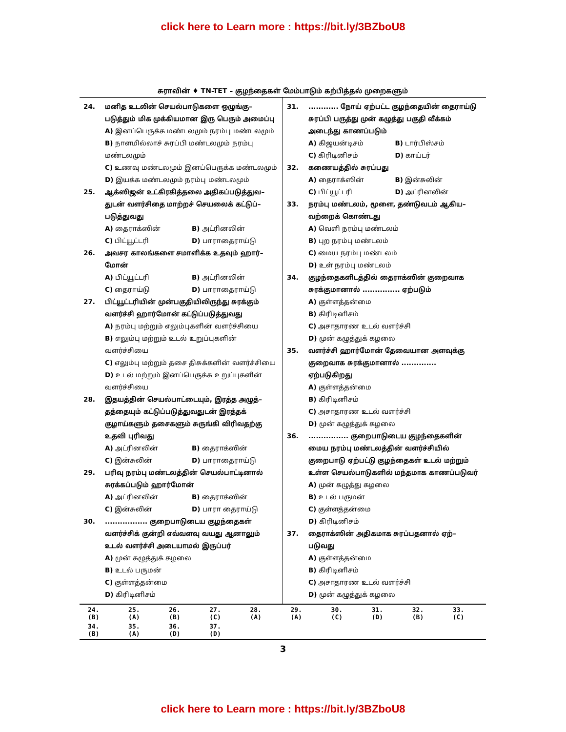click here to Learn more : https://bit.ly/3BZboU8
சுராவின் ♦ TN-TET – குழந்தைகள் மேம்பாடும் கற்பித்தல் முறைகளும்
24. மனித உடலின் செயல்பாடுகளை ஒழுங்கு–படுத்தும் மிக முக்கியமான இரு பெரும் அமைப்பு
A) இனப்பெருக்க மண்டலமும் நரம்பு மண்டலமும்
B) நாளமில்லாச் சுரப்பி மண்டலமும் நரம்பு மண்டலமும்
C) உணவு மண்டலமும் இனப்பெருக்க மண்டலமும்
D) இயக்க மண்டலமும் நரம்பு மண்டலமும்
25. ஆக்ஸிஜன் உட்கிரகித்தலை அதிகப்படுத்துவ–துடன் வளர்சிதை மாற்றச் செயலைக் கட்டுப்–படுத்துவது
A) தைராக்ஸின் B) அட்ரினலின்
C) பிட்யூட்டரி D) பாராதைராய்டு
26. அவசர காலங்களை சமாளிக்க உதவும் ஹார்–மோன்
A) பிட்யூட்டரி B) அட்ரினலின்
C) தைராய்டு D) பாராதைராய்டு
27. பிட்யூட்டரியின் முன்பகுதியிலிருந்து சுரக்கும் வளர்ச்சி ஹார்மோன் கட்டுப்படுத்துவது
A) நரம்பு மற்றும் எலும்புகளின் வளர்ச்சியை
B) எலும்பு மற்றும் உடல் உறுப்புகளின் வளர்ச்சியை
C) எலும்பு மற்றும் தசை திசுக்களின் வளர்ச்சியை
D) உடல் மற்றும் இனப்பெருக்க உறுப்புகளின் வளர்ச்சியை
28. இதயத்தின் செயல்பாட்டையும், இரத்த அழுத்–தத்தையும் கட்டுப்படுத்துவதுடன் இரத்தக் குழாய்களும் தசைகளும் சுருங்கி விரிவதற்கு உதவி புரிவது
A) அட்ரினலின் B) தைராக்ஸின்
C) இன்சுலின் D) பாராதைராய்டு
29. பரிவு நரம்பு மண்டலத்தின் செயல்பாட்டினால் சுரக்கப்படும் ஹார்மோன்
A) அட்ரினலின் B) தைராக்ஸின்
C) இன்சுலின் D) பாரா தைராய்டு
30.................. குறைபாடுடைய குழந்தைகள் வளர்ச்சிக் குன்றி எவ்வளவு வயது ஆனாலும் உடல் வளர்ச்சி அடையாமல் இருப்பர்
A) முன் கழுத்துக் கழலை
B) உடல் பருமன்
C) குள்ளத்தன்மை
D) கிரிடினிசம்
31............. நோய் ஏற்பட்ட குழந்தையின் தைராய்டு சுரப்பி பருத்து முன் கழுத்து பகுதி வீக்கம் அடைந்து காணப்படும்
A) கிஜயன்டிசம் B) டார்பிஸ்சம்
C) கிரிடினிசம் D) காய்டர்
32. கணையத்தில் சுரப்பது
A) தைராக்ஸின் B) இன்சுலின்
C) பிட்யூட்டரி D) அட்ரினலின்
33. நரம்பு மண்டலம், மூளை, தண்டுவடம் ஆகிய–வற்றைக் கொண்டது
A) வெளி நரம்பு மண்டலம்
B) புற நரம்பு மண்டலம்
C) மைய நரம்பு மண்டலம்
D) உள் நரம்பு மண்டலம்
34. குழந்தைகளிடத்தில் தைராக்ஸின் குறைவாக சுரக்குமானால் ............... ஏற்படும்
A) குள்ளத்தன்மை
B) கிரிடினிசம்
C) அசாதாரண உடல் வளர்ச்சி
D) முன் கழுத்துக் கழலை
35. வளர்ச்சி ஹார்மோன் தேவையான அளவுக்கு குறைவாக சுரக்குமானால் .............. ஏற்படுகிறது
A) குள்ளத்தன்மை
B) கிரிடினிசம்
C) அசாதாரண உடல் வளர்ச்சி
D) முன் கழுத்துக் கழலை
36................. குறைபாடுடைய குழந்தைகளின் மைய நரம்பு மண்டலத்தின் வளர்ச்சியில் குறைபாடு ஏற்பட்டு குழந்தைகள் உடல் மற்றும் உள்ள செயல்பாடுகளில் மந்தமாக காணப்படுவர்
A) முன் கழுத்து கழலை
B) உடல் பருமன்
C) குள்ளத்தன்மை
D) கிரிடினிசம்
37. தைராக்ஸின் அதிகமாக சுரப்பதனால் ஏற்–படுவது
A) குள்ளத்தன்மை
B) கிரிடினிசம்
C) அசாதாரண உடல் வளர்ச்சி
D) முன் கழுத்துக் கழலை
| 24. (B) | 25. (A) | 26. (B) | 27. (C) | 28. (A) | 29. (A) | 30. (C) | 31. (D) | 32. (B) | 33. (C) |
| 34. (B) | 35. (A) | 36. (D) | 37. (D) | | | | | | |
3
click here to Learn more : https://bit.ly/3BZboU8